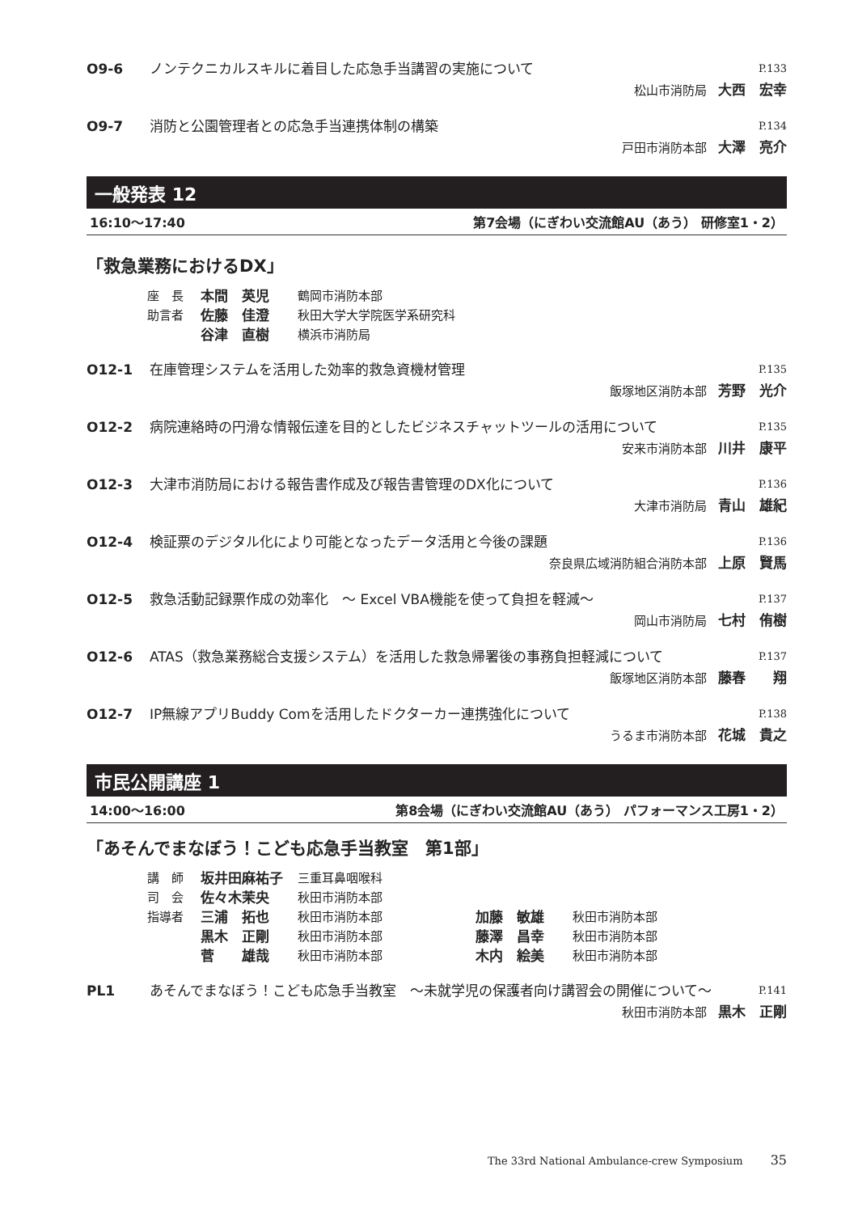O9-6 ノンテクニカルスキルに着目した応急手当講習の実施について P.133
松山市消防局 大西　宏幸
O9-7 消防と公園管理者との応急手当連携体制の構築 P.134
戸田市消防本部 大澤　亮介
一般発表 12
16:10〜17:40 第7会場（にぎわい交流館AU（あう） 研修室1・2）
「救急業務におけるDX」
座　長 本間　英児 鶴岡市消防本部
助言者 佐藤　佳澄 秋田大学大学院医学系研究科
谷津　直樹 横浜市消防局
O12-1 在庫管理システムを活用した効率的救急資機材管理 P.135
飯塚地区消防本部 芳野　光介
O12-2 病院連絡時の円滑な情報伝達を目的としたビジネスチャットツールの活用について P.135
安来市消防本部 川井　康平
O12-3 大津市消防局における報告書作成及び報告書管理のDX化について P.136
大津市消防局 青山　雄紀
O12-4 検証票のデジタル化により可能となったデータ活用と今後の課題 P.136
奈良県広域消防組合消防本部 上原　賢馬
O12-5 救急活動記録票作成の効率化　〜 Excel VBA機能を使って負担を軽減〜 P.137
岡山市消防局 七村　侑樹
O12-6 ATAS（救急業務総合支援システム）を活用した救急帰署後の事務負担軽減について P.137
飯塚地区消防本部 藤春　　翔
O12-7 IP無線アプリBuddy Comを活用したドクターカー連携強化について P.138
うるま市消防本部 花城　貴之
市民公開講座 1
14:00〜16:00 第8会場（にぎわい交流館AU（あう） パフォーマンス工房1・2）
「あそんでまなぼう！こども応急手当教室　第1部」
講　師 坂井田麻祐子 三重耳鼻咽喉科
司　会 佐々木茉央 秋田市消防本部
指導者 三浦　拓也 秋田市消防本部 加藤　敏雄 秋田市消防本部
黒木　正剛 秋田市消防本部 藤澤　昌幸 秋田市消防本部
菅　　雄哉 秋田市消防本部 木内　絵美 秋田市消防本部
PL1 あそんでまなぼう！こども応急手当教室　〜未就学児の保護者向け講習会の開催について〜 P.141
秋田市消防本部 黒木　正剛
The 33rd National Ambulance-crew Symposium 35